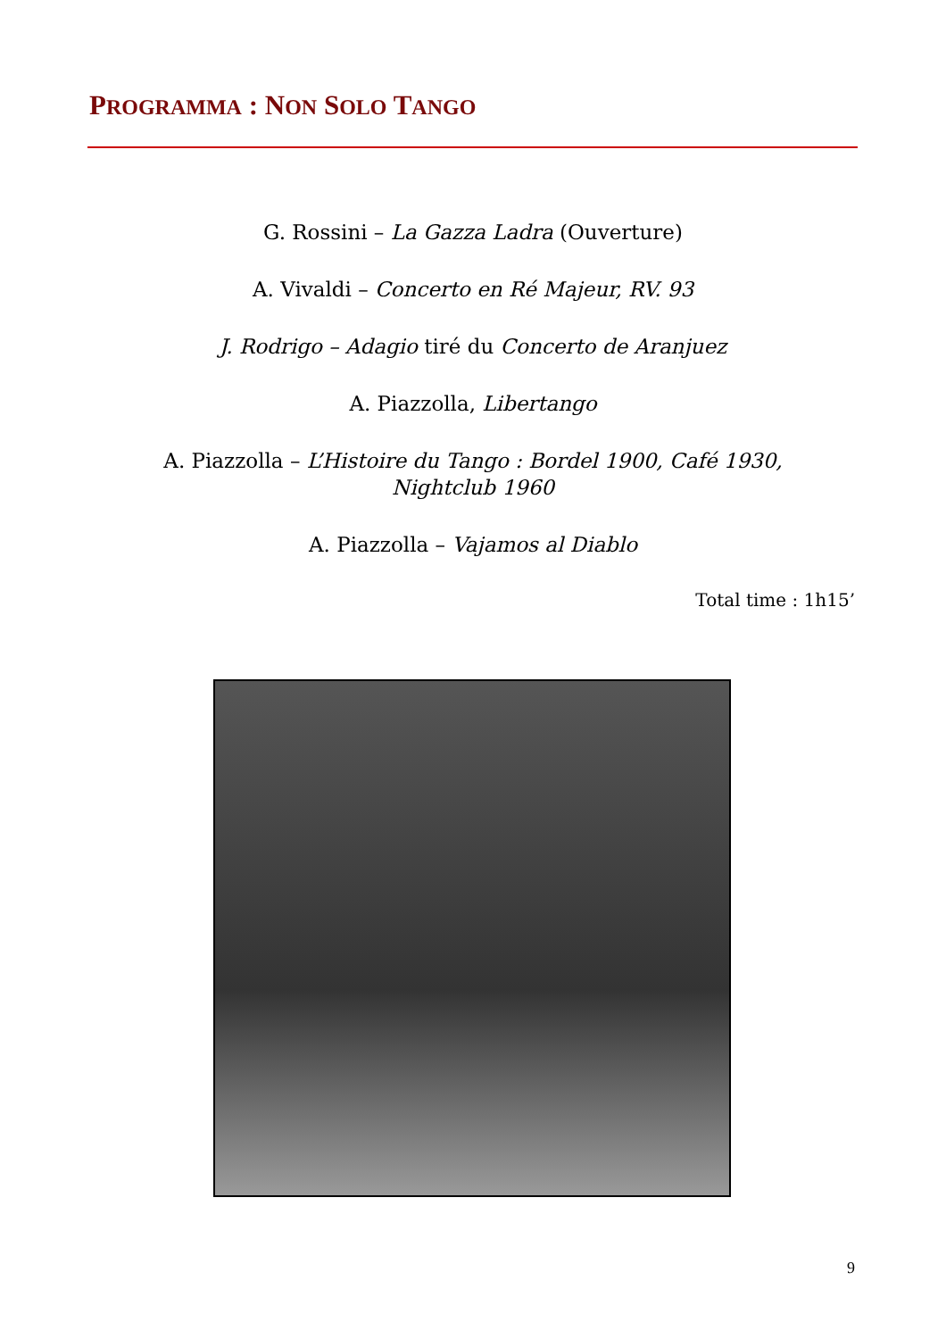PROGRAMMA : NON SOLO TANGO
G. Rossini – La Gazza Ladra (Ouverture)
A. Vivaldi – Concerto en Ré Majeur, RV. 93
J. Rodrigo – Adagio tiré du Concerto de Aranjuez
A. Piazzolla, Libertango
A. Piazzolla – L’Histoire du Tango : Bordel 1900, Café 1930,
Nightclub 1960
A. Piazzolla – Vajamos al Diablo
Total time : 1h15’
9